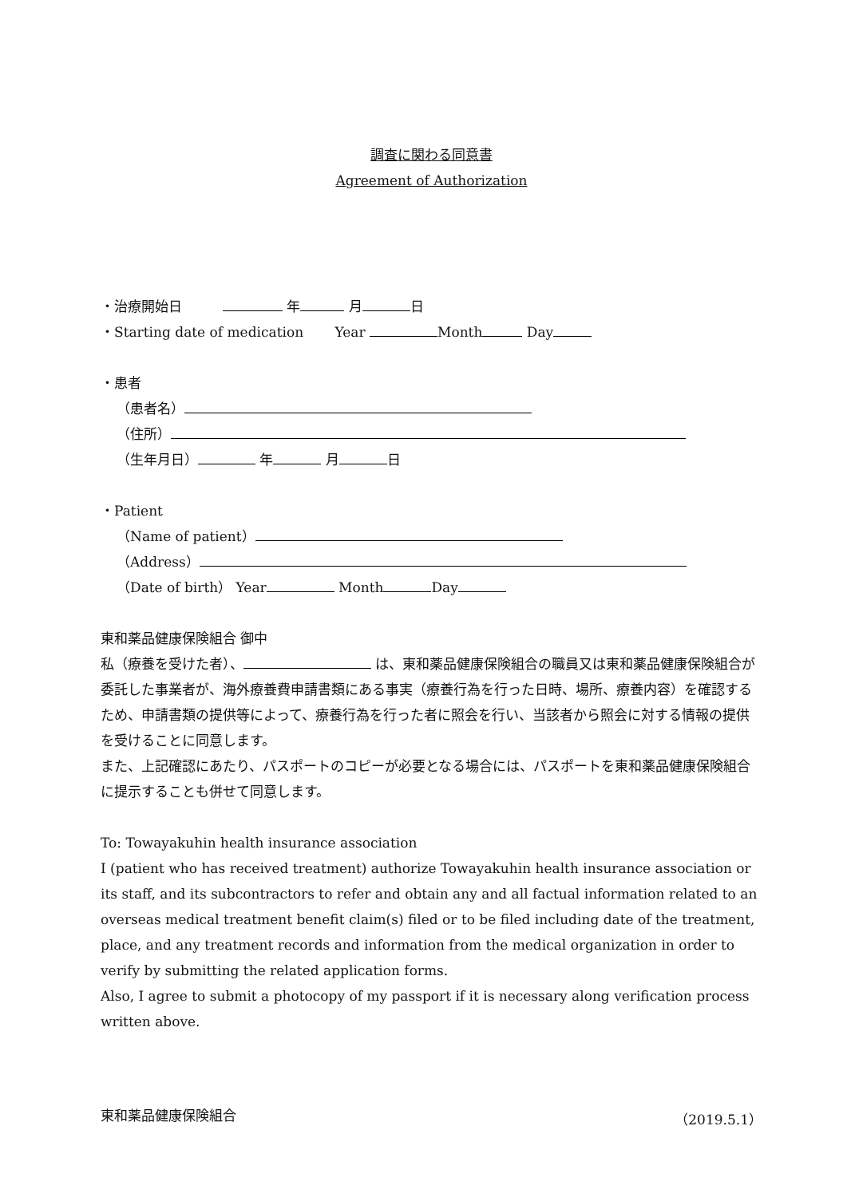調査に関わる同意書
Agreement of Authorization
・治療開始日　　　 年 月 日
・Starting date of medication　　 Year Month Day
・患者
（患者名）
（住所）
（生年月日） 年 月 日
・Patient
（Name of patient）
（Address）
（Date of birth） Year Month Day
東和薬品健康保険組合 御中
私（療養を受けた者）、 は、東和薬品健康保険組合の職員又は東和薬品健康保険組合が委託した事業者が、海外療養費申請書類にある事実（療養行為を行った日時、場所、療養内容）を確認するため、申請書類の提供等によって、療養行為を行った者に照会を行い、当該者から照会に対する情報の提供を受けることに同意します。
また、上記確認にあたり、パスポートのコピーが必要となる場合には、パスポートを東和薬品健康保険組合に提示することも併せて同意します。
To: Towayakuhin health insurance association
I (patient who has received treatment) authorize Towayakuhin health insurance association or its staff, and its subcontractors to refer and obtain any and all factual information related to an overseas medical treatment benefit claim(s) filed or to be filed including date of the treatment, place, and any treatment records and information from the medical organization in order to verify by submitting the related application forms.
Also, I agree to submit a photocopy of my passport if it is necessary along verification process written above.
東和薬品健康保険組合 （2019.5.1）